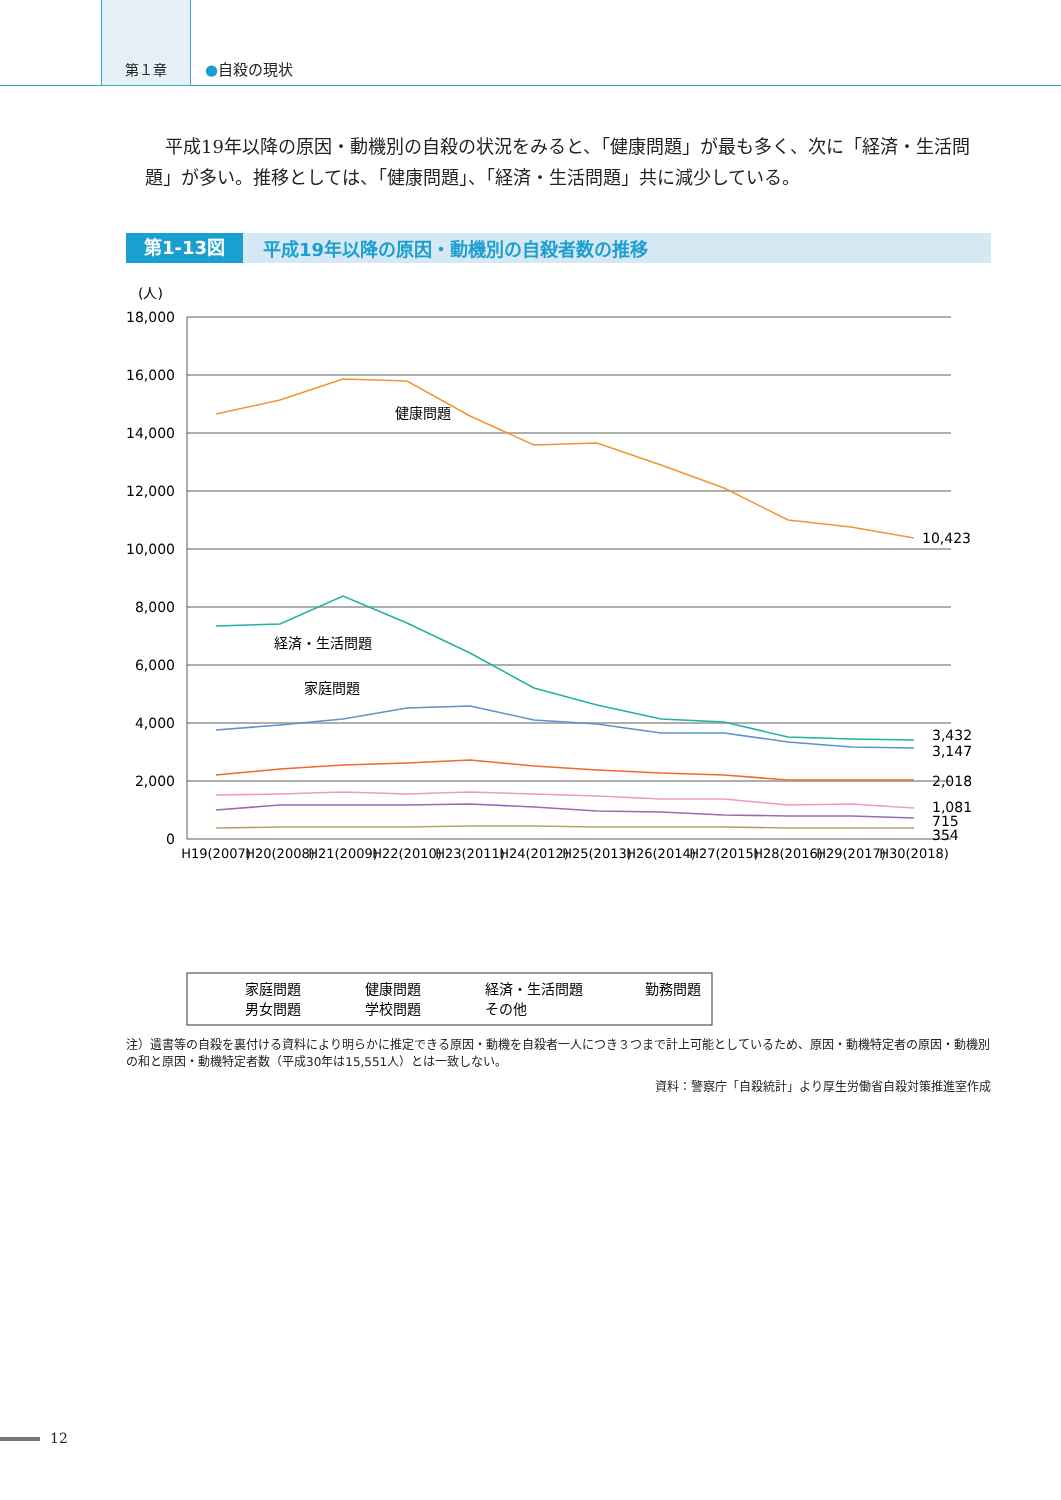第１章
●自殺の現状
平成19年以降の原因・動機別の自殺の状況をみると、「健康問題」が最も多く、次に「経済・生活問題」が多い。推移としては、「健康問題」、「経済・生活問題」共に減少している。
第1-13図 平成19年以降の原因・動機別の自殺者数の推移
(人)
18,000
16,000
14,000
12,000
10,000
8,000
6,000
4,000
2,000
0
健康問題
経済・生活問題
家庭問題
10,423
3,432
3,147
2,018
1,081
715
354
H19(2007)
H20(2008)
H21(2009)
H22(2010)
H23(2011)
H24(2012)
H25(2013)
H26(2014)
H27(2015)
H28(2016)
H29(2017)
H30(2018)
家庭問題
健康問題
経済・生活問題
勤務問題
男女問題
学校問題
その他
注）遺書等の自殺を裏付ける資料により明らかに推定できる原因・動機を自殺者一人につき３つまで計上可能としているため、原因・動機特定者の原因・動機別の和と原因・動機特定者数（平成30年は15,551人）とは一致しない。
資料：警察庁「自殺統計」より厚生労働省自殺対策推進室作成
12